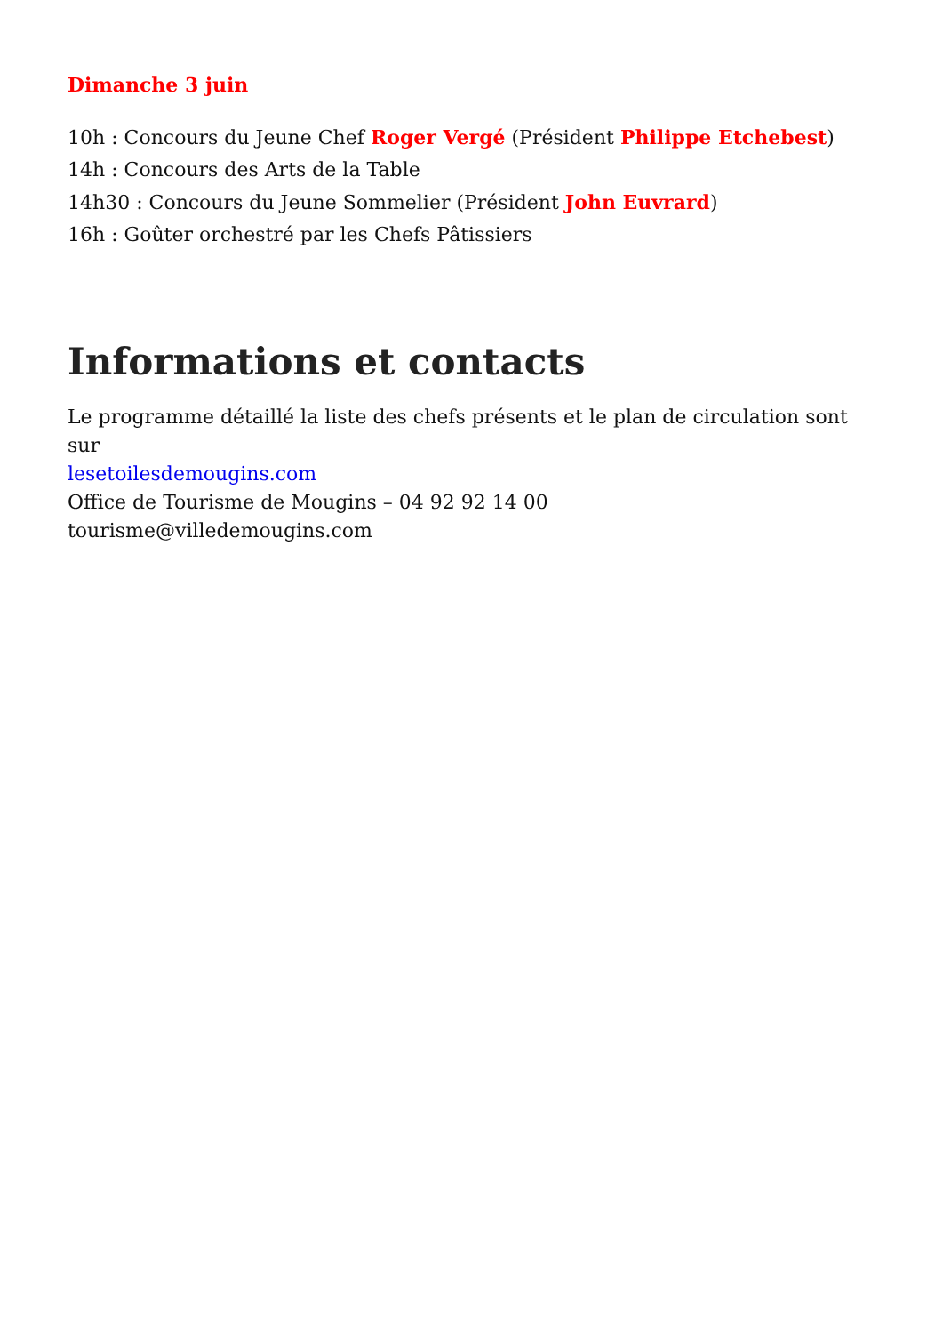Dimanche 3 juin
10h : Concours du Jeune Chef Roger Vergé (Président Philippe Etchebest)
14h : Concours des Arts de la Table
14h30 : Concours du Jeune Sommelier (Président John Euvrard)
16h : Goûter orchestré par les Chefs Pâtissiers
Informations et contacts
Le programme détaillé la liste des chefs présents et le plan de circulation sont sur
lesetoilesdemougins.com
Office de Tourisme de Mougins – 04 92 92 14 00
tourisme@villedemougins.com